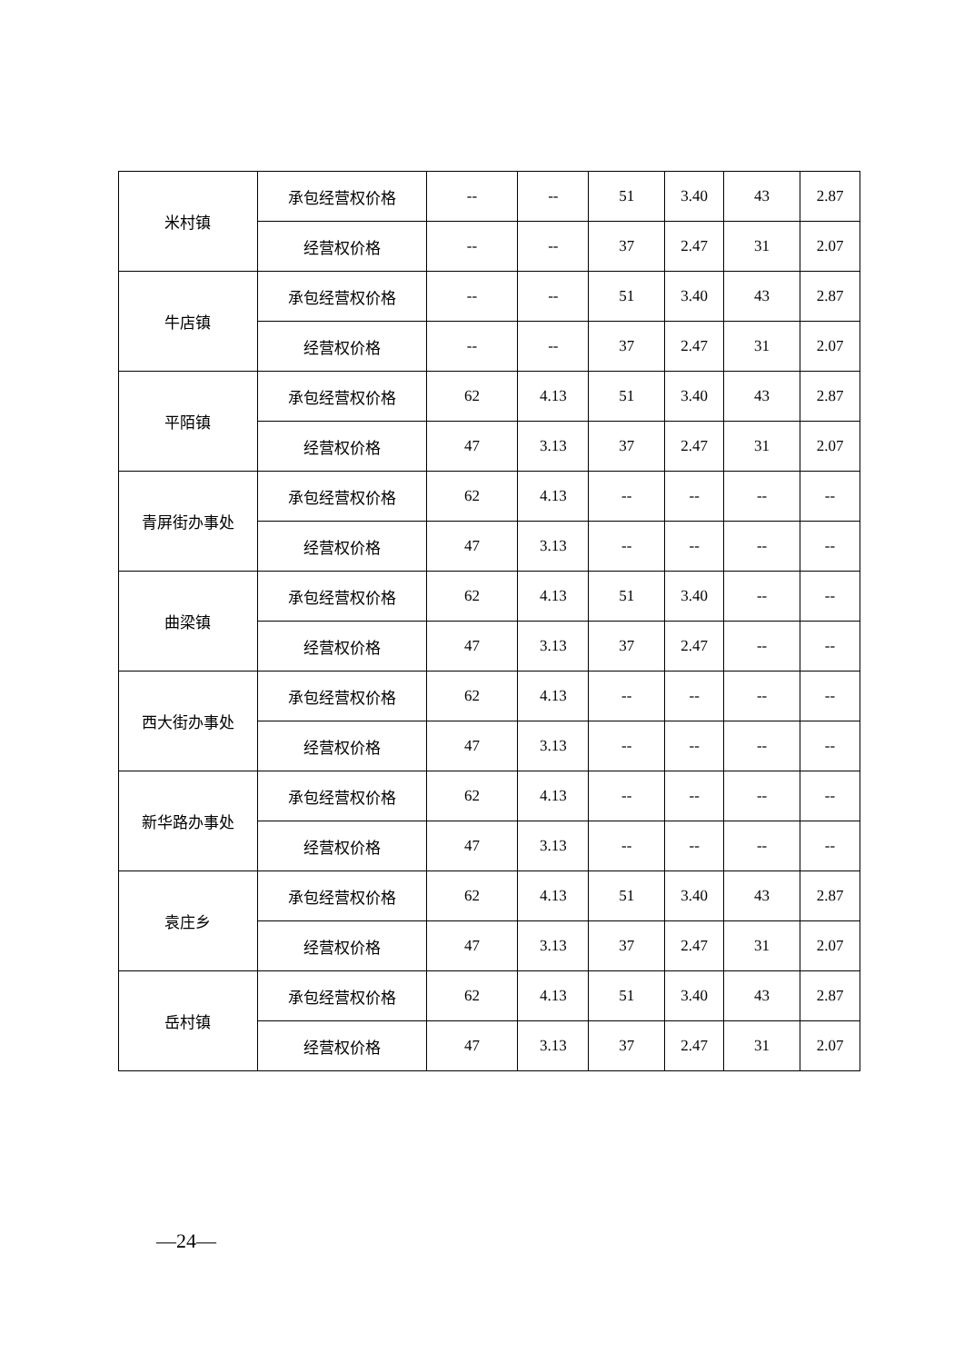| 米村镇 | 承包经营权价格 | -- | -- | 51 | 3.40 | 43 | 2.87 |
| | 经营权价格 | -- | -- | 37 | 2.47 | 31 | 2.07 |
| 牛店镇 | 承包经营权价格 | -- | -- | 51 | 3.40 | 43 | 2.87 |
| | 经营权价格 | -- | -- | 37 | 2.47 | 31 | 2.07 |
| 平陌镇 | 承包经营权价格 | 62 | 4.13 | 51 | 3.40 | 43 | 2.87 |
| | 经营权价格 | 47 | 3.13 | 37 | 2.47 | 31 | 2.07 |
| 青屏街办事处 | 承包经营权价格 | 62 | 4.13 | -- | -- | -- | -- |
| | 经营权价格 | 47 | 3.13 | -- | -- | -- | -- |
| 曲梁镇 | 承包经营权价格 | 62 | 4.13 | 51 | 3.40 | -- | -- |
| | 经营权价格 | 47 | 3.13 | 37 | 2.47 | -- | -- |
| 西大街办事处 | 承包经营权价格 | 62 | 4.13 | -- | -- | -- | -- |
| | 经营权价格 | 47 | 3.13 | -- | -- | -- | -- |
| 新华路办事处 | 承包经营权价格 | 62 | 4.13 | -- | -- | -- | -- |
| | 经营权价格 | 47 | 3.13 | -- | -- | -- | -- |
| 袁庄乡 | 承包经营权价格 | 62 | 4.13 | 51 | 3.40 | 43 | 2.87 |
| | 经营权价格 | 47 | 3.13 | 37 | 2.47 | 31 | 2.07 |
| 岳村镇 | 承包经营权价格 | 62 | 4.13 | 51 | 3.40 | 43 | 2.87 |
| | 经营权价格 | 47 | 3.13 | 37 | 2.47 | 31 | 2.07 |
—24—